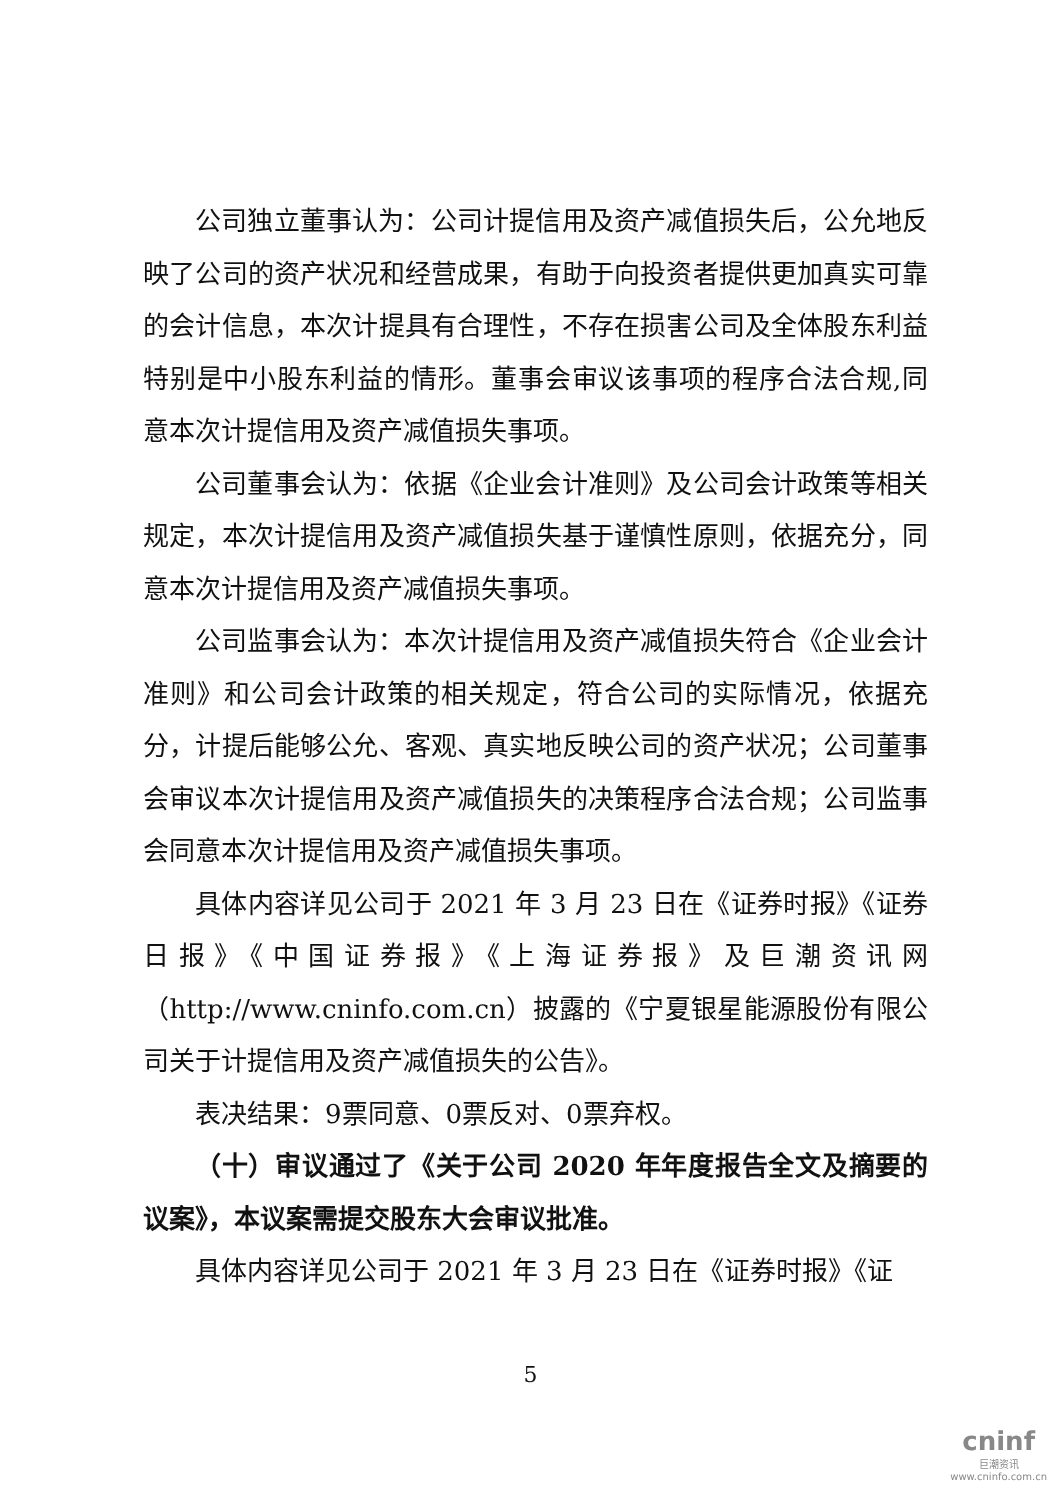公司独立董事认为：公司计提信用及资产减值损失后，公允地反映了公司的资产状况和经营成果，有助于向投资者提供更加真实可靠的会计信息，本次计提具有合理性，不存在损害公司及全体股东利益特别是中小股东利益的情形。董事会审议该事项的程序合法合规,同意本次计提信用及资产减值损失事项。
公司董事会认为：依据《企业会计准则》及公司会计政策等相关规定，本次计提信用及资产减值损失基于谨慎性原则，依据充分，同意本次计提信用及资产减值损失事项。
公司监事会认为：本次计提信用及资产减值损失符合《企业会计准则》和公司会计政策的相关规定，符合公司的实际情况，依据充分，计提后能够公允、客观、真实地反映公司的资产状况；公司董事会审议本次计提信用及资产减值损失的决策程序合法合规；公司监事会同意本次计提信用及资产减值损失事项。
具体内容详见公司于 2021 年 3 月 23 日在《证券时报》《证券日报》《中国证券报》《上海证券报》及巨潮资讯网（http://www.cninfo.com.cn）披露的《宁夏银星能源股份有限公司关于计提信用及资产减值损失的公告》。
表决结果：9票同意、0票反对、0票弃权。
（十）审议通过了《关于公司 2020 年年度报告全文及摘要的议案》，本议案需提交股东大会审议批准。
具体内容详见公司于 2021 年 3 月 23 日在《证券时报》《证
5
cninf
巨潮资讯
www.cninfo.com.cn